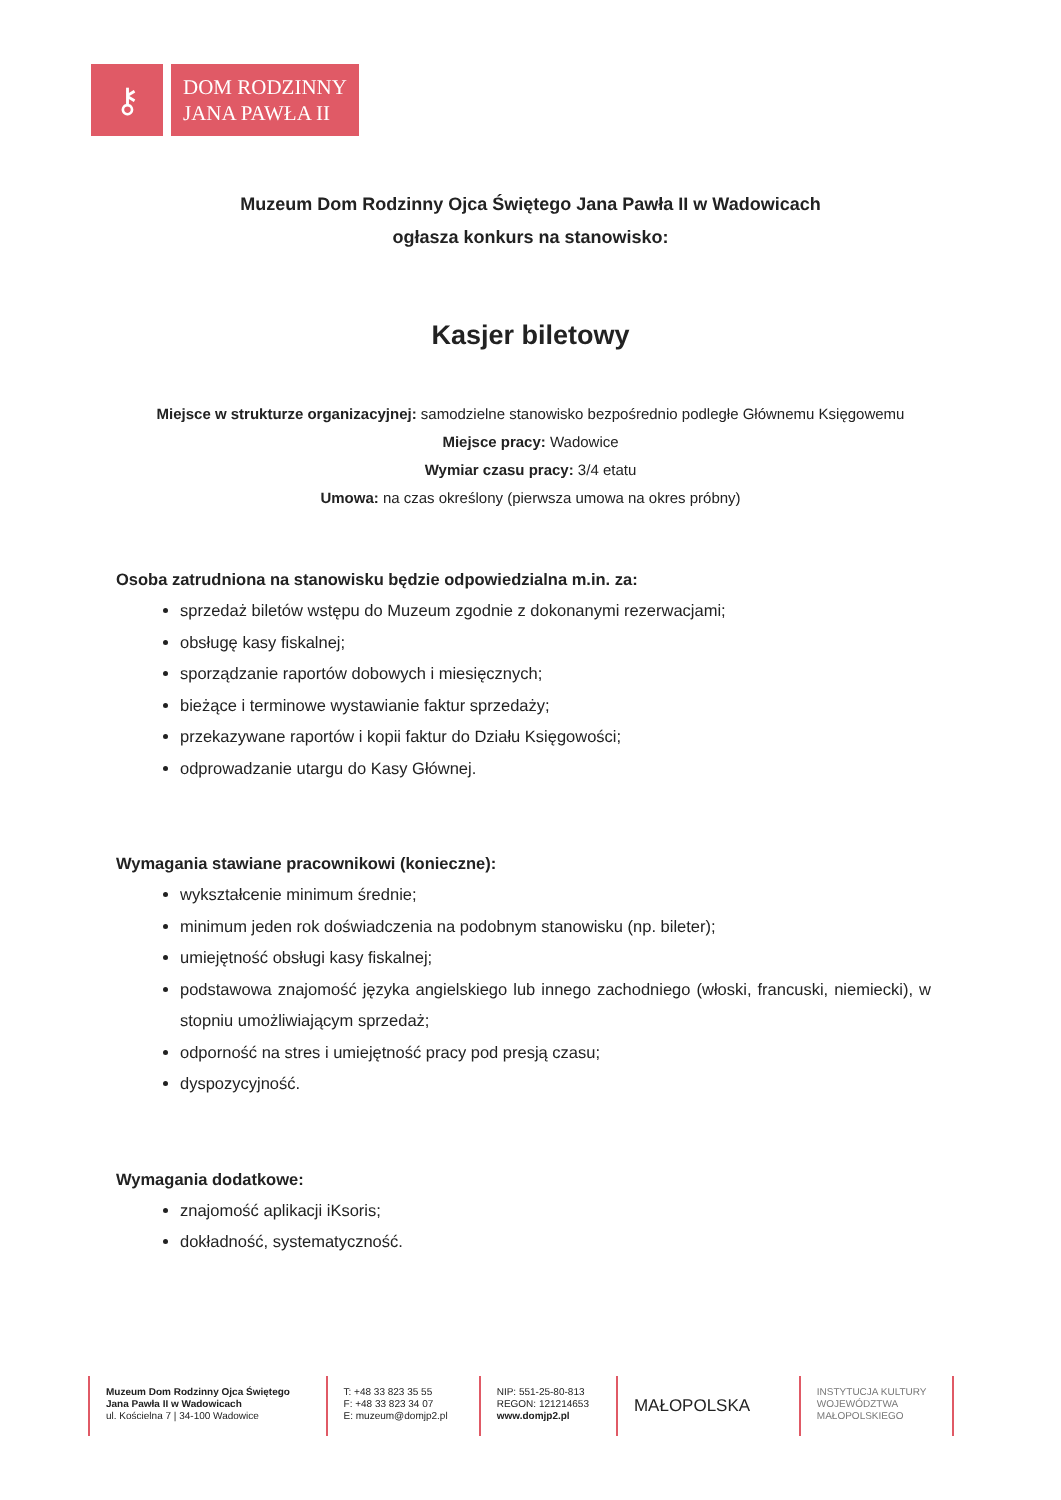⚷
DOM RODZINNY
JANA PAWŁA II
Muzeum Dom Rodzinny Ojca Świętego Jana Pawła II w Wadowicach
ogłasza konkurs na stanowisko:
Kasjer biletowy
Miejsce w strukturze organizacyjnej: samodzielne stanowisko bezpośrednio podległe Głównemu Księgowemu
Miejsce pracy: Wadowice
Wymiar czasu pracy: 3/4 etatu
Umowa: na czas określony (pierwsza umowa na okres próbny)
Osoba zatrudniona na stanowisku będzie odpowiedzialna m.in. za:
sprzedaż biletów wstępu do Muzeum zgodnie z dokonanymi rezerwacjami;
obsługę kasy fiskalnej;
sporządzanie raportów dobowych i miesięcznych;
bieżące i terminowe wystawianie faktur sprzedaży;
przekazywane raportów i kopii faktur do Działu Księgowości;
odprowadzanie utargu do Kasy Głównej.
Wymagania stawiane pracownikowi (konieczne):
wykształcenie minimum średnie;
minimum jeden rok doświadczenia na podobnym stanowisku (np. bileter);
umiejętność obsługi kasy fiskalnej;
podstawowa znajomość języka angielskiego lub innego zachodniego (włoski, francuski, niemiecki), w stopniu umożliwiającym sprzedaż;
odporność na stres i umiejętność pracy pod presją czasu;
dyspozycyjność.
Wymagania dodatkowe:
znajomość aplikacji iKsoris;
dokładność, systematyczność.
Muzeum Dom Rodzinny Ojca Świętego
Jana Pawła II w Wadowicach
ul. Kościelna 7 | 34-100 Wadowice
T: +48 33 823 35 55
F: +48 33 823 34 07
E: muzeum@domjp2.pl
NIP: 551-25-80-813
REGON: 121214653
www.domjp2.pl
MAŁOPOLSKA
INSTYTUCJA KULTURY
WOJEWÓDZTWA
MAŁOPOLSKIEGO